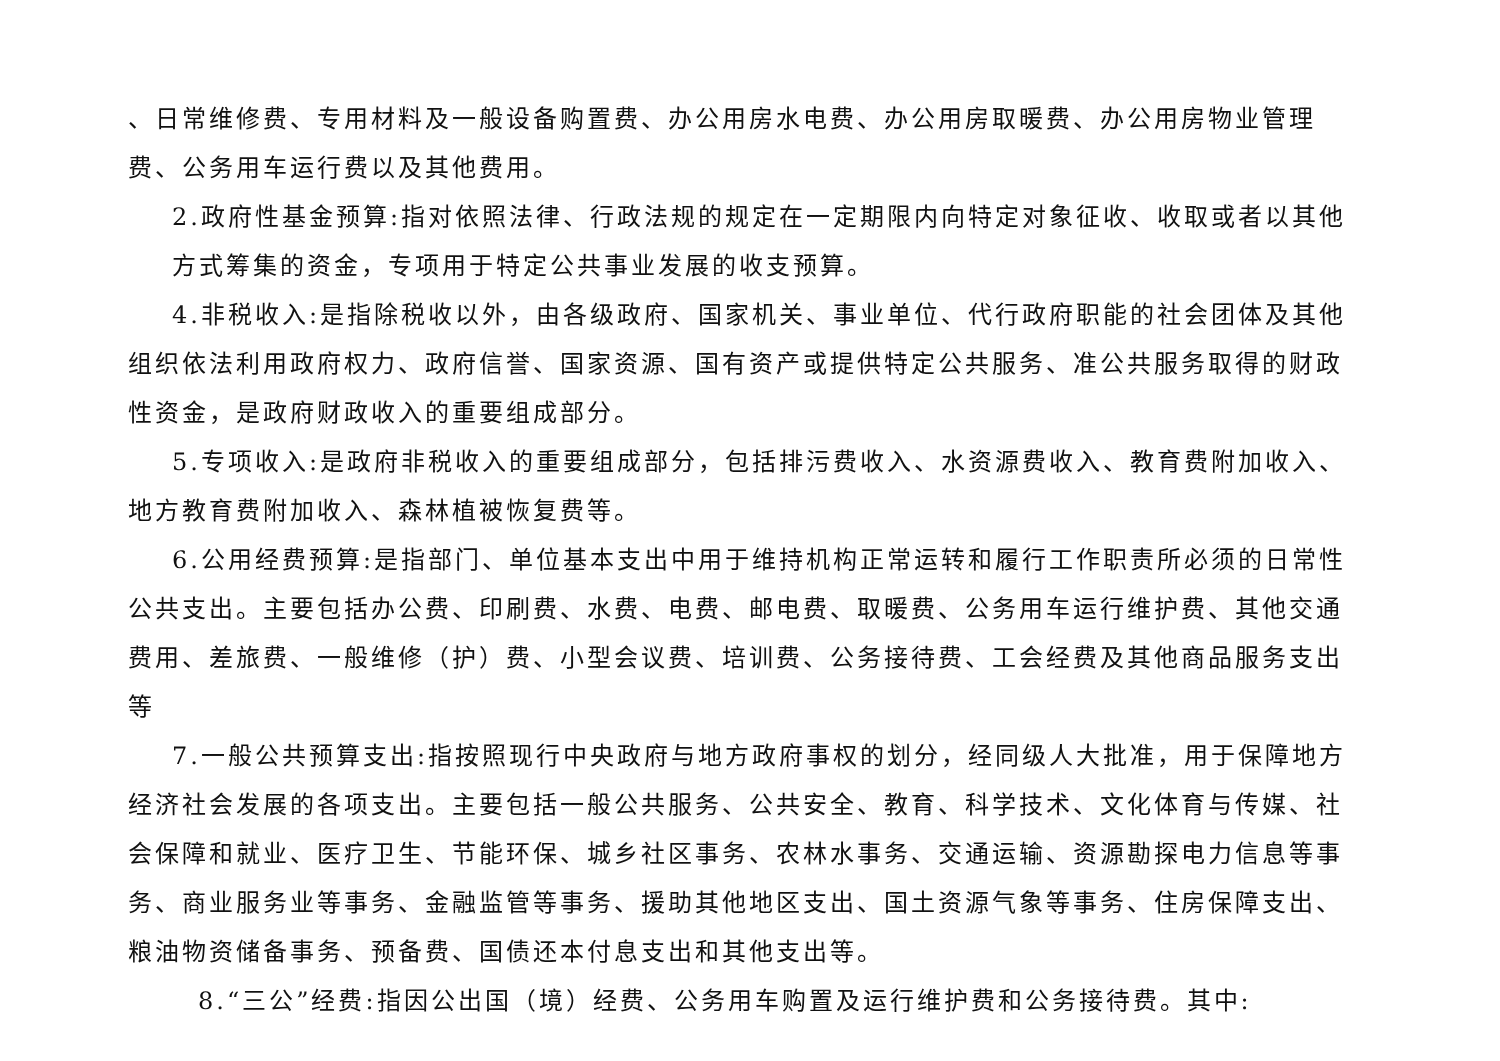、日常维修费、专用材料及一般设备购置费、办公用房水电费、办公用房取暖费、办公用房物业管理费、公务用车运行费以及其他费用。
2.政府性基金预算:指对依照法律、行政法规的规定在一定期限内向特定对象征收、收取或者以其他方式筹集的资金，专项用于特定公共事业发展的收支预算。
4.非税收入:是指除税收以外，由各级政府、国家机关、事业单位、代行政府职能的社会团体及其他组织依法利用政府权力、政府信誉、国家资源、国有资产或提供特定公共服务、准公共服务取得的财政性资金，是政府财政收入的重要组成部分。
5.专项收入:是政府非税收入的重要组成部分，包括排污费收入、水资源费收入、教育费附加收入、 地方教育费附加收入、森林植被恢复费等。
6.公用经费预算:是指部门、单位基本支出中用于维持机构正常运转和履行工作职责所必须的日常性公共支出。主要包括办公费、印刷费、水费、电费、邮电费、取暖费、公务用车运行维护费、其他交通费用、差旅费、一般维修（护）费、小型会议费、培训费、公务接待费、工会经费及其他商品服务支出等
7.一般公共预算支出:指按照现行中央政府与地方政府事权的划分，经同级人大批准，用于保障地方经济社会发展的各项支出。主要包括一般公共服务、公共安全、教育、科学技术、文化体育与传媒、社会保障和就业、医疗卫生、节能环保、城乡社区事务、农林水事务、交通运输、资源勘探电力信息等事务、商业服务业等事务、金融监管等事务、援助其他地区支出、国土资源气象等事务、住房保障支出、粮油物资储备事务、预备费、国债还本付息支出和其他支出等。
8.“三公”经费:指因公出国（境）经费、公务用车购置及运行维护费和公务接待费。其中: